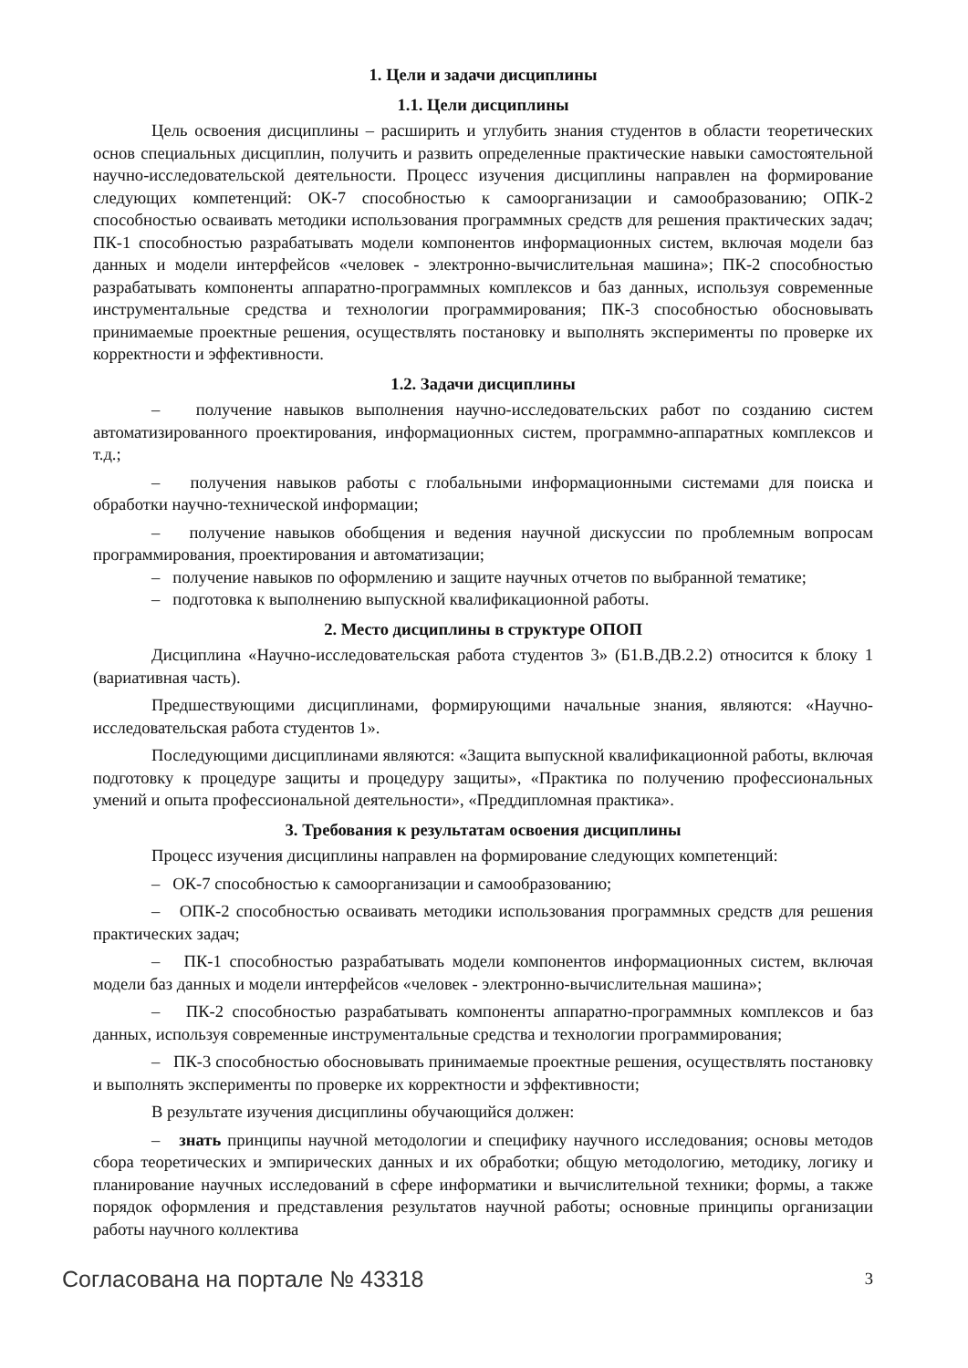1. Цели и задачи дисциплины
1.1. Цели дисциплины
Цель освоения дисциплины – расширить и углубить знания студентов в области теоретических основ специальных дисциплин, получить и развить определенные практические навыки самостоятельной научно-исследовательской деятельности. Процесс изучения дисциплины направлен на формирование следующих компетенций: ОК-7 способностью к самоорганизации и самообразованию; ОПК-2 способностью осваивать методики использования программных средств для решения практических задач; ПК-1 способностью разрабатывать модели компонентов информационных систем, включая модели баз данных и модели интерфейсов «человек - электронно-вычислительная машина»; ПК-2 способностью разрабатывать компоненты аппаратно-программных комплексов и баз данных, используя современные инструментальные средства и технологии программирования; ПК-3 способностью обосновывать принимаемые проектные решения, осуществлять постановку и выполнять эксперименты по проверке их корректности и эффективности.
1.2. Задачи дисциплины
– получение навыков выполнения научно-исследовательских работ по созданию систем автоматизированного проектирования, информационных систем, программно-аппаратных комплексов и т.д.;
– получения навыков работы с глобальными информационными системами для поиска и обработки научно-технической информации;
– получение навыков обобщения и ведения научной дискуссии по проблемным вопросам программирования, проектирования и автоматизации;
– получение навыков по оформлению и защите научных отчетов по выбранной тематике;
– подготовка к выполнению выпускной квалификационной работы.
2. Место дисциплины в структуре ОПОП
Дисциплина «Научно-исследовательская работа студентов 3» (Б1.В.ДВ.2.2) относится к блоку 1 (вариативная часть).
Предшествующими дисциплинами, формирующими начальные знания, являются: «Научно-исследовательская работа студентов 1».
Последующими дисциплинами являются: «Защита выпускной квалификационной работы, включая подготовку к процедуре защиты и процедуру защиты», «Практика по получению профессиональных умений и опыта профессиональной деятельности», «Преддипломная практика».
3. Требования к результатам освоения дисциплины
Процесс изучения дисциплины направлен на формирование следующих компетенций:
– ОК-7 способностью к самоорганизации и самообразованию;
– ОПК-2 способностью осваивать методики использования программных средств для решения практических задач;
– ПК-1 способностью разрабатывать модели компонентов информационных систем, включая модели баз данных и модели интерфейсов «человек - электронно-вычислительная машина»;
– ПК-2 способностью разрабатывать компоненты аппаратно-программных комплексов и баз данных, используя современные инструментальные средства и технологии программирования;
– ПК-3 способностью обосновывать принимаемые проектные решения, осуществлять постановку и выполнять эксперименты по проверке их корректности и эффективности;
В результате изучения дисциплины обучающийся должен:
– знать принципы научной методологии и специфику научного исследования; основы методов сбора теоретических и эмпирических данных и их обработки; общую методологию, методику, логику и планирование научных исследований в сфере информатики и вычислительной техники; формы, а также порядок оформления и представления результатов научной работы; основные принципы организации работы научного коллектива
Согласована на портале № 43318 3